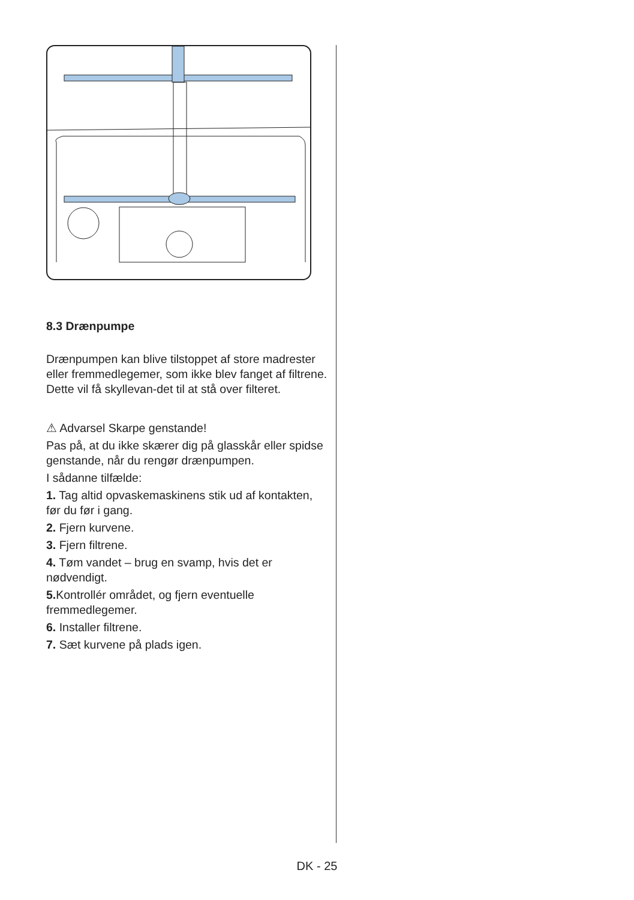8.3 Drænpumpe
Drænpumpen kan blive tilstoppet af store madrester eller fremmedlegemer, som ikke blev fanget af filtrene. Dette vil få skyllevan-det til at stå over filteret.
⚠ Advarsel Skarpe genstande!
Pas på, at du ikke skærer dig på glasskår eller spidse genstande, når du rengør drænpumpen.
I sådanne tilfælde:
1. Tag altid opvaskemaskinens stik ud af kontakten, før du før i gang.
2. Fjern kurvene.
3. Fjern filtrene.
4. Tøm vandet – brug en svamp, hvis det er nødvendigt.
5. Kontrollér området, og fjern eventuelle fremmedlegemer.
6. Installer filtrene.
7. Sæt kurvene på plads igen.
DK - 25